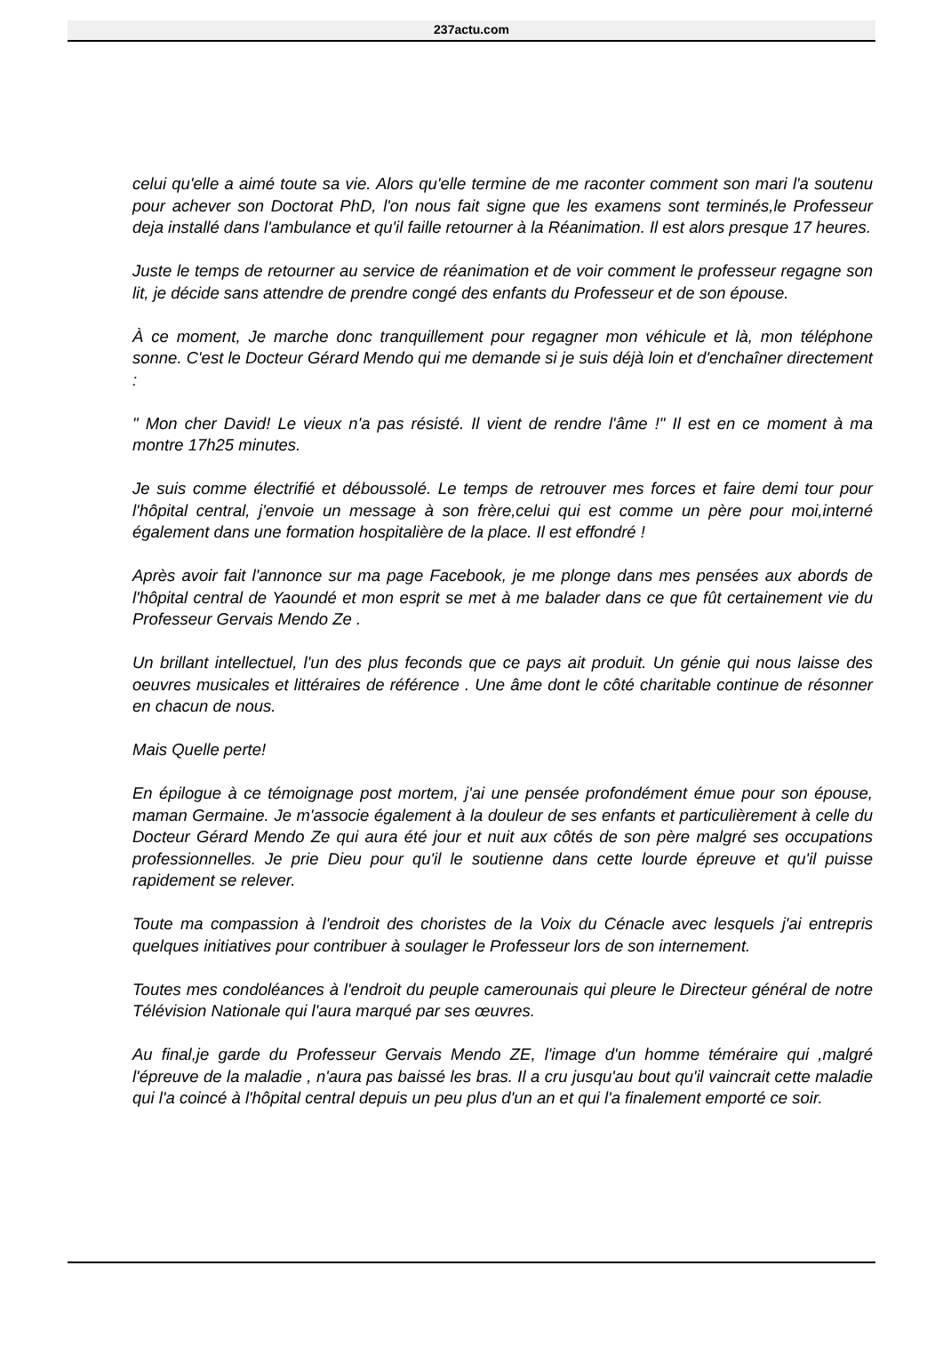237actu.com
celui qu'elle a aimé toute sa vie. Alors qu'elle termine de me raconter comment son mari l'a soutenu pour achever son Doctorat PhD, l'on nous fait signe que les examens sont terminés,le Professeur deja installé dans l'ambulance et qu'il faille retourner à la Réanimation. Il est alors presque 17 heures.
Juste le temps de retourner au service de réanimation et de voir comment le professeur regagne son lit, je décide sans attendre de prendre congé des enfants du Professeur et de son épouse.
À ce moment, Je marche donc tranquillement pour regagner mon véhicule et là, mon téléphone sonne. C'est le Docteur Gérard Mendo qui me demande si je suis déjà loin et d'enchaîner directement :
" Mon cher David! Le vieux n'a pas résisté. Il vient de rendre l'âme !" Il est en ce moment à ma montre 17h25 minutes.
Je suis comme électrifié et déboussolé. Le temps de retrouver mes forces et faire demi tour pour l'hôpital central, j'envoie un message à son frère,celui qui est comme un père pour moi,interné également dans une formation hospitalière de la place. Il est effondré !
Après avoir fait l'annonce sur ma page Facebook, je me plonge dans mes pensées aux abords de l'hôpital central de Yaoundé et mon esprit se met à me balader dans ce que fût certainement vie du Professeur Gervais Mendo Ze .
Un brillant intellectuel, l'un des plus feconds que ce pays ait produit. Un génie qui nous laisse des oeuvres musicales et littéraires de référence . Une âme dont le côté charitable continue de résonner en chacun de nous.
Mais Quelle perte!
En épilogue à ce témoignage post mortem, j'ai une pensée profondément émue pour son épouse, maman Germaine. Je m'associe également à la douleur de ses enfants et particulièrement à celle du Docteur Gérard Mendo Ze qui aura été jour et nuit aux côtés de son père malgré ses occupations professionnelles. Je prie Dieu pour qu'il le soutienne dans cette lourde épreuve et qu'il puisse rapidement se relever.
Toute ma compassion à l'endroit des choristes de la Voix du Cénacle avec lesquels j'ai entrepris quelques initiatives pour contribuer à soulager le Professeur lors de son internement.
Toutes mes condoléances à l'endroit du peuple camerounais qui pleure le Directeur général de notre Télévision Nationale qui l'aura marqué par ses œuvres.
Au final,je garde du Professeur Gervais Mendo ZE, l'image d'un homme téméraire qui ,malgré l'épreuve de la maladie , n'aura pas baissé les bras. Il a cru jusqu'au bout qu'il vaincrait cette maladie qui l'a coincé à l'hôpital central depuis un peu plus d'un an et qui l'a finalement emporté ce soir.